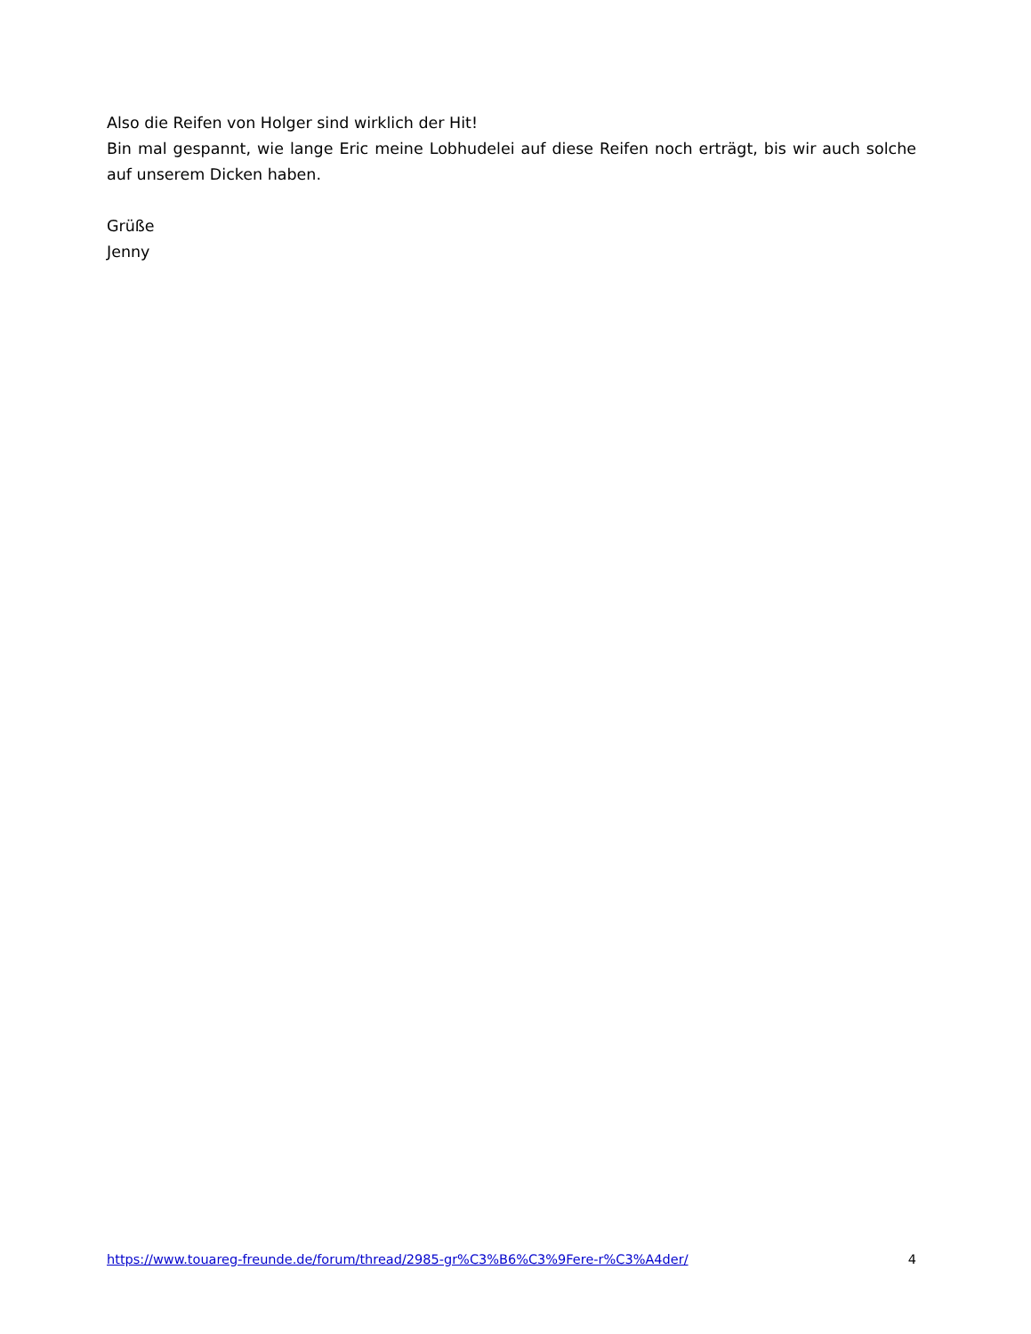Also die Reifen von Holger sind wirklich der Hit!
Bin mal gespannt, wie lange Eric meine Lobhudelei auf diese Reifen noch erträgt, bis wir auch solche auf unserem Dicken haben.
Grüße
Jenny
https://www.touareg-freunde.de/forum/thread/2985-gr%C3%B6%C3%9Fere-r%C3%A4der/ 4